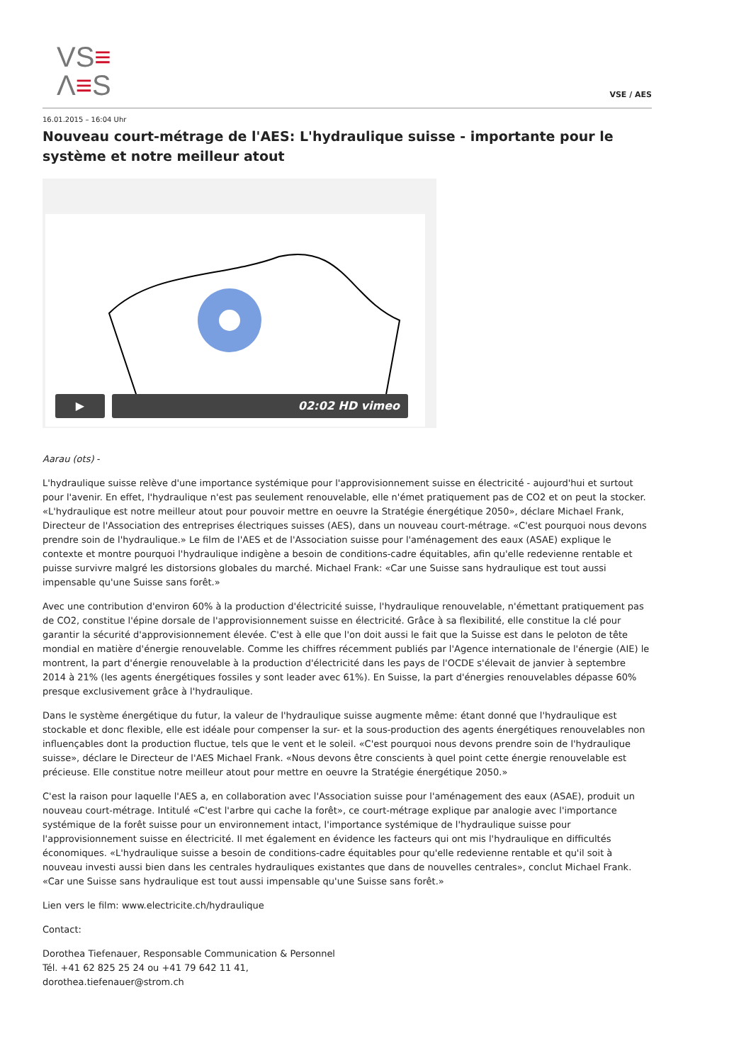VS≡
Λ≡S
VSE / AES
16.01.2015 – 16:04 Uhr
Nouveau court-métrage de l'AES: L'hydraulique suisse - importante pour le système et notre meilleur atout
▶ 02:02 HD vimeo
Aarau (ots) -
L'hydraulique suisse relève d'une importance systémique pour l'approvisionnement suisse en électricité - aujourd'hui et surtout pour l'avenir. En effet, l'hydraulique n'est pas seulement renouvelable, elle n'émet pratiquement pas de CO2 et on peut la stocker. «L'hydraulique est notre meilleur atout pour pouvoir mettre en oeuvre la Stratégie énergétique 2050», déclare Michael Frank, Directeur de l'Association des entreprises électriques suisses (AES), dans un nouveau court-métrage. «C'est pourquoi nous devons prendre soin de l'hydraulique.» Le film de l'AES et de l'Association suisse pour l'aménagement des eaux (ASAE) explique le contexte et montre pourquoi l'hydraulique indigène a besoin de conditions-cadre équitables, afin qu'elle redevienne rentable et puisse survivre malgré les distorsions globales du marché. Michael Frank: «Car une Suisse sans hydraulique est tout aussi impensable qu'une Suisse sans forêt.»
Avec une contribution d'environ 60% à la production d'électricité suisse, l'hydraulique renouvelable, n'émettant pratiquement pas de CO2, constitue l'épine dorsale de l'approvisionnement suisse en électricité. Grâce à sa flexibilité, elle constitue la clé pour garantir la sécurité d'approvisionnement élevée. C'est à elle que l'on doit aussi le fait que la Suisse est dans le peloton de tête mondial en matière d'énergie renouvelable. Comme les chiffres récemment publiés par l'Agence internationale de l'énergie (AIE) le montrent, la part d'énergie renouvelable à la production d'électricité dans les pays de l'OCDE s'élevait de janvier à septembre 2014 à 21% (les agents énergétiques fossiles y sont leader avec 61%). En Suisse, la part d'énergies renouvelables dépasse 60% presque exclusivement grâce à l'hydraulique.
Dans le système énergétique du futur, la valeur de l'hydraulique suisse augmente même: étant donné que l'hydraulique est stockable et donc flexible, elle est idéale pour compenser la sur- et la sous-production des agents énergétiques renouvelables non influençables dont la production fluctue, tels que le vent et le soleil. «C'est pourquoi nous devons prendre soin de l'hydraulique suisse», déclare le Directeur de l'AES Michael Frank. «Nous devons être conscients à quel point cette énergie renouvelable est précieuse. Elle constitue notre meilleur atout pour mettre en oeuvre la Stratégie énergétique 2050.»
C'est la raison pour laquelle l'AES a, en collaboration avec l'Association suisse pour l'aménagement des eaux (ASAE), produit un nouveau court-métrage. Intitulé «C'est l'arbre qui cache la forêt», ce court-métrage explique par analogie avec l'importance systémique de la forêt suisse pour un environnement intact, l'importance systémique de l'hydraulique suisse pour l'approvisionnement suisse en électricité. Il met également en évidence les facteurs qui ont mis l'hydraulique en difficultés économiques. «L'hydraulique suisse a besoin de conditions-cadre équitables pour qu'elle redevienne rentable et qu'il soit à nouveau investi aussi bien dans les centrales hydrauliques existantes que dans de nouvelles centrales», conclut Michael Frank. «Car une Suisse sans hydraulique est tout aussi impensable qu'une Suisse sans forêt.»
Lien vers le film: www.electricite.ch/hydraulique
Contact:
Dorothea Tiefenauer, Responsable Communication & Personnel
Tél. +41 62 825 25 24 ou +41 79 642 11 41,
dorothea.tiefenauer@strom.ch